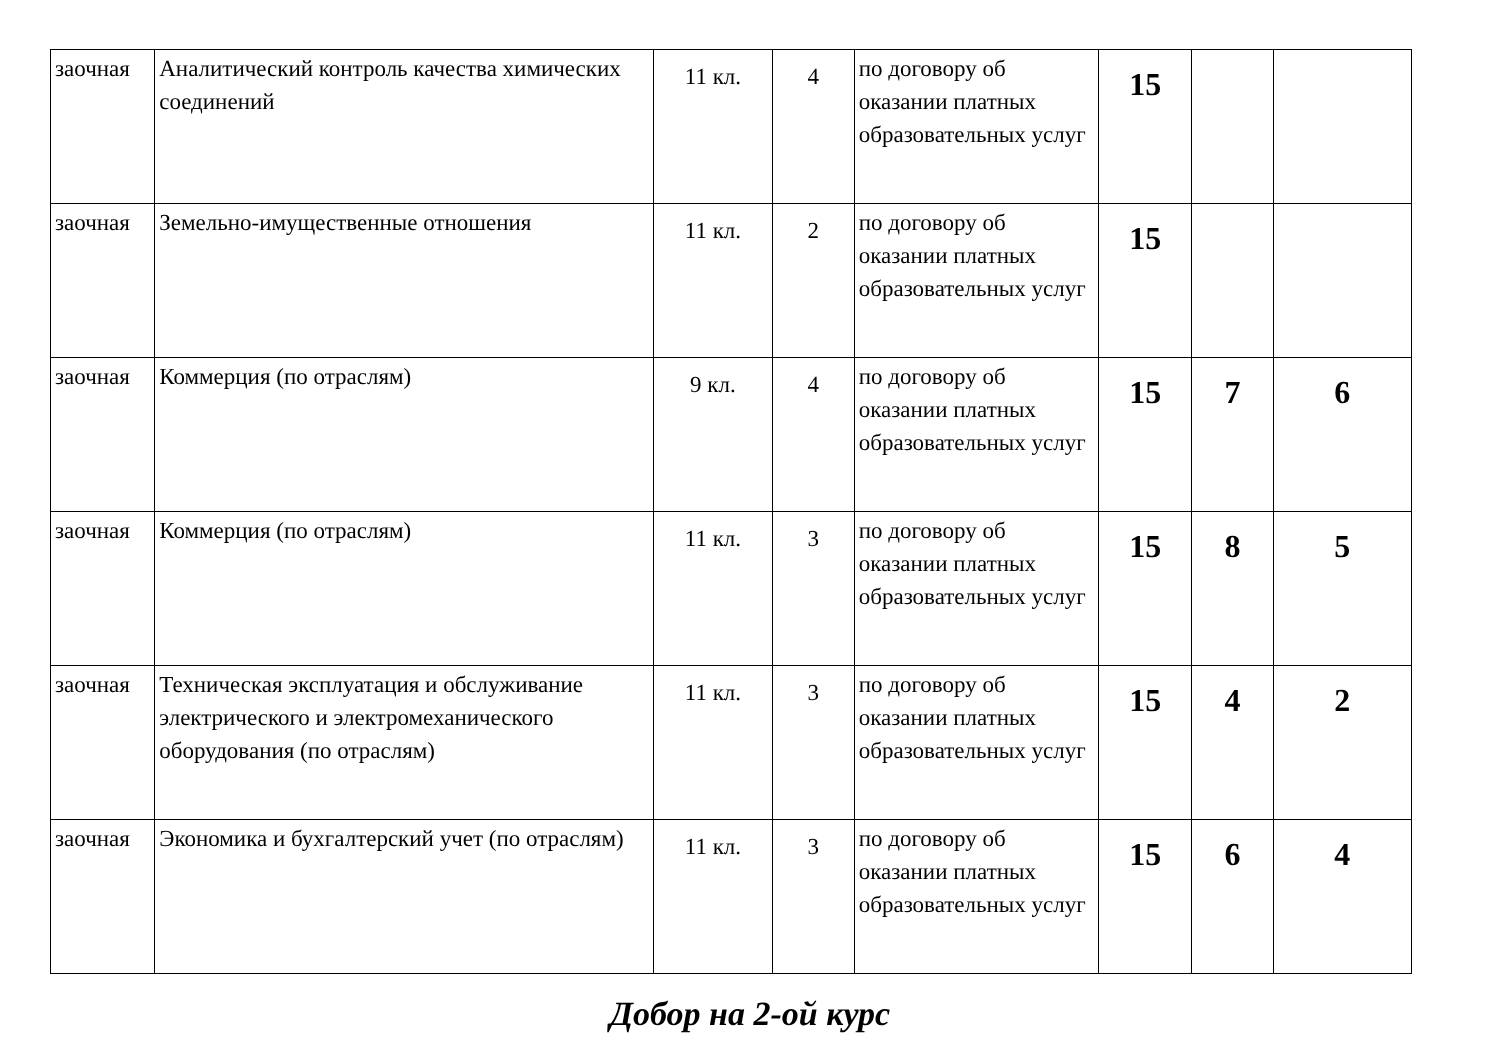| заочная | Аналитический контроль качества химических соединений | 11 кл. | 4 | по договору об оказании платных образовательных услуг | 15 | | |
| заочная | Земельно-имущественные отношения | 11 кл. | 2 | по договору об оказании платных образовательных услуг | 15 | | |
| заочная | Коммерция (по отраслям) | 9 кл. | 4 | по договору об оказании платных образовательных услуг | 15 | 7 | 6 |
| заочная | Коммерция (по отраслям) | 11 кл. | 3 | по договору об оказании платных образовательных услуг | 15 | 8 | 5 |
| заочная | Техническая эксплуатация и обслуживание электрического и электромеханического оборудования (по отраслям) | 11 кл. | 3 | по договору об оказании платных образовательных услуг | 15 | 4 | 2 |
| заочная | Экономика и бухгалтерский учет (по отраслям) | 11 кл. | 3 | по договору об оказании платных образовательных услуг | 15 | 6 | 4 |
Добор на 2-ой курс